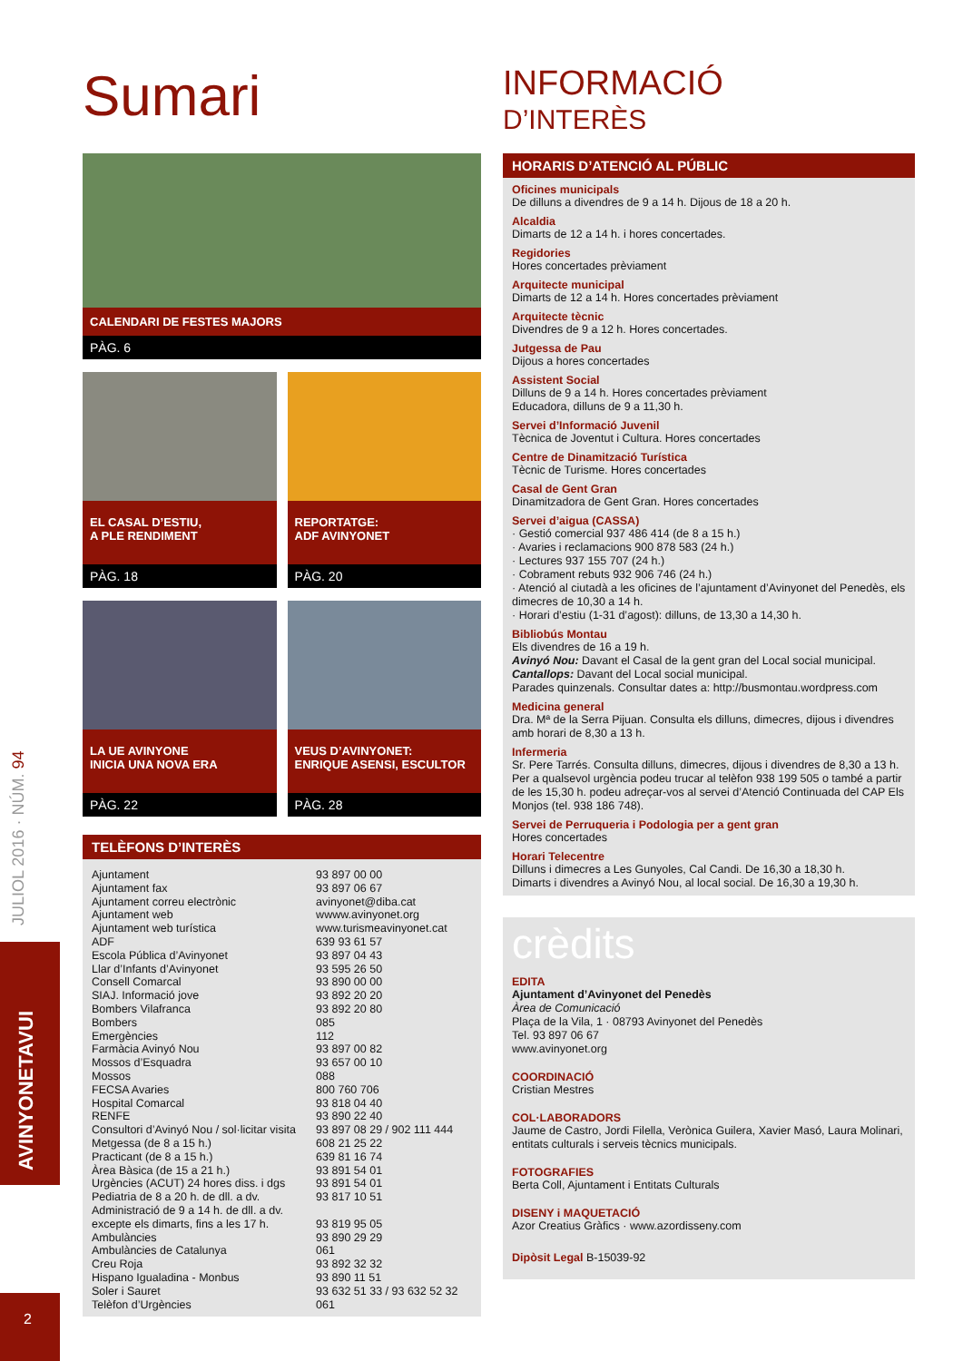JULIOL 2016 · NÚM. 94
AVINYONETAVUI
2
Sumari
CALENDARI DE FESTES MAJORS
PÀG. 6
EL CASAL D’ESTIU,
A PLE RENDIMENT
PÀG. 18
REPORTATGE:
ADF AVINYONET
PÀG. 20
LA UE AVINYONE
INICIA UNA NOVA ERA
PÀG. 22
VEUS D’AVINYONET:
ENRIQUE ASENSI, ESCULTOR
PÀG. 28
TELÈFONS D’INTERÈS
| Ajuntament | 93 897 00 00 |
| Ajuntament fax | 93 897 06 67 |
| Ajuntament correu electrònic | avinyonet@diba.cat |
| Ajuntament web | wwww.avinyonet.org |
| Ajuntament web turística | www.turismeavinyonet.cat |
| ADF | 639 93 61 57 |
| Escola Pública d’Avinyonet | 93 897 04 43 |
| Llar d’Infants d’Avinyonet | 93 595 26 50 |
| Consell Comarcal | 93 890 00 00 |
| SIAJ. Informació jove | 93 892 20 20 |
| Bombers Vilafranca | 93 892 20 80 |
| Bombers | 085 |
| Emergències | 112 |
| Farmàcia Avinyó Nou | 93 897 00 82 |
| Mossos d’Esquadra | 93 657 00 10 |
| Mossos | 088 |
| FECSA Avaries | 800 760 706 |
| Hospital Comarcal | 93 818 04 40 |
| RENFE | 93 890 22 40 |
| Consultori d’Avinyó Nou / sol·licitar visita | 93 897 08 29 / 902 111 444 |
| Metgessa (de 8 a 15 h.) | 608 21 25 22 |
| Practicant (de 8 a 15 h.) | 639 81 16 74 |
| Àrea Bàsica (de 15 a 21 h.) | 93 891 54 01 |
| Urgències (ACUT) 24 hores diss. i dgs | 93 891 54 01 |
| Pediatria de 8 a 20 h. de dll. a dv. | 93 817 10 51 |
| Administració de 9 a 14 h. de dll. a dv. excepte els dimarts, fins a les 17 h. | 93 819 95 05 |
| Ambulàncies | 93 890 29 29 |
| Ambulàncies de Catalunya | 061 |
| Creu Roja | 93 892 32 32 |
| Hispano Igualadina - Monbus | 93 890 11 51 |
| Soler i Sauret | 93 632 51 33 / 93 632 52 32 |
| Telèfon d’Urgències | 061 |
INFORMACIÓ
D’INTERÈS
HORARIS D’ATENCIÓ AL PÚBLIC
Oficines municipals
De dilluns a divendres de 9 a 14 h. Dijous de 18 a 20 h.
Alcaldia
Dimarts de 12 a 14 h. i hores concertades.
Regidories
Hores concertades prèviament
Arquitecte municipal
Dimarts de 12 a 14 h. Hores concertades prèviament
Arquitecte tècnic
Divendres de 9 a 12 h. Hores concertades.
Jutgessa de Pau
Dijous a hores concertades
Assistent Social
Dilluns de 9 a 14 h. Hores concertades prèviament
Educadora, dilluns de 9 a 11,30 h.
Servei d’Informació Juvenil
Tècnica de Joventut i Cultura. Hores concertades
Centre de Dinamització Turística
Tècnic de Turisme. Hores concertades
Casal de Gent Gran
Dinamitzadora de Gent Gran. Hores concertades
Servei d’aigua (CASSA)
· Gestió comercial 937 486 414 (de 8 a 15 h.)
· Avaries i reclamacions 900 878 583 (24 h.)
· Lectures 937 155 707 (24 h.)
· Cobrament rebuts 932 906 746 (24 h.)
· Atenció al ciutadà a les oficines de l’ajuntament d’Avinyonet del Penedès, els dimecres de 10,30 a 14 h.
· Horari d’estiu (1-31 d’agost): dilluns, de 13,30 a 14,30 h.
Bibliobús Montau
Els divendres de 16 a 19 h.
Avinyó Nou: Davant el Casal de la gent gran del Local social municipal.
Cantallops: Davant del Local social municipal.
Parades quinzenals. Consultar dates a: http://busmontau.wordpress.com
Medicina general
Dra. Mª de la Serra Pijuan. Consulta els dilluns, dimecres, dijous i divendres amb horari de 8,30 a 13 h.
Infermeria
Sr. Pere Tarrés. Consulta dilluns, dimecres, dijous i divendres de 8,30 a 13 h. Per a qualsevol urgència podeu trucar al telèfon 938 199 505 o també a partir de les 15,30 h. podeu adreçar-vos al servei d’Atenció Continuada del CAP Els Monjos (tel. 938 186 748).
Servei de Perruqueria i Podologia per a gent gran
Hores concertades
Horari Telecentre
Dilluns i dimecres a Les Gunyoles, Cal Candi. De 16,30 a 18,30 h.
Dimarts i divendres a Avinyó Nou, al local social. De 16,30 a 19,30 h.
crèdits
EDITA
Ajuntament d’Avinyonet del Penedès
Àrea de Comunicació
Plaça de la Vila, 1 · 08793 Avinyonet del Penedès
Tel. 93 897 06 67
www.avinyonet.org
COORDINACIÓ
Cristian Mestres
COL·LABORADORS
Jaume de Castro, Jordi Filella, Verònica Guilera, Xavier Masó, Laura Molinari, entitats culturals i serveis tècnics municipals.
FOTOGRAFIES
Berta Coll, Ajuntament i Entitats Culturals
DISENY i MAQUETACIÓ
Azor Creatius Gràfics · www.azordisseny.com
Dipòsit Legal B-15039-92